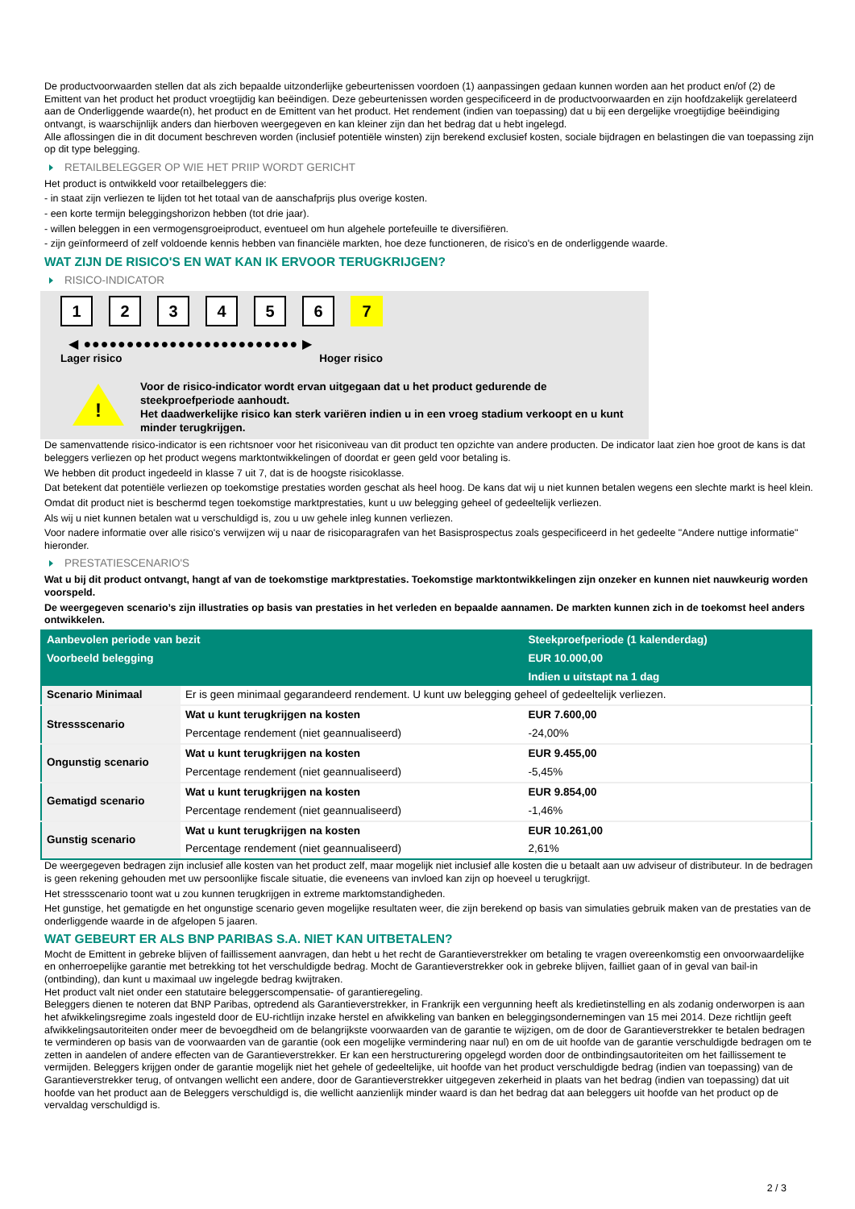De productvoorwaarden stellen dat als zich bepaalde uitzonderlijke gebeurtenissen voordoen (1) aanpassingen gedaan kunnen worden aan het product en/of (2) de Emittent van het product het product vroegtijdig kan beëindigen. Deze gebeurtenissen worden gespecificeerd in de productvoorwaarden en zijn hoofdzakelijk gerelateerd aan de Onderliggende waarde(n), het product en de Emittent van het product. Het rendement (indien van toepassing) dat u bij een dergelijke vroegtijdige beëindiging ontvangt, is waarschijnlijk anders dan hierboven weergegeven en kan kleiner zijn dan het bedrag dat u hebt ingelegd.
Alle aflossingen die in dit document beschreven worden (inclusief potentiële winsten) zijn berekend exclusief kosten, sociale bijdragen en belastingen die van toepassing zijn op dit type belegging.
RETAILBELEGGER OP WIE HET PRIIP WORDT GERICHT
Het product is ontwikkeld voor retailbeleggers die:
- in staat zijn verliezen te lijden tot het totaal van de aanschafprijs plus overige kosten.
- een korte termijn beleggingshorizon hebben (tot drie jaar).
- willen beleggen in een vermogensgroeiproduct, eventueel om hun algehele portefeuille te diversifiëren.
- zijn geïnformeerd of zelf voldoende kennis hebben van financiële markten, hoe deze functioneren, de risico's en de onderliggende waarde.
WAT ZIJN DE RISICO'S EN WAT KAN IK ERVOOR TERUGKRIJGEN?
RISICO-INDICATOR
123456 7
◀ ●●●●●●●●●●●●●●●●●●●●●●●●● ▶
Lager risico Hoger risico
!
Voor de risico-indicator wordt ervan uitgegaan dat u het product gedurende de steekproefperiode aanhoudt.
Het daadwerkelijke risico kan sterk variëren indien u in een vroeg stadium verkoopt en u kunt minder terugkrijgen.
De samenvattende risico-indicator is een richtsnoer voor het risiconiveau van dit product ten opzichte van andere producten. De indicator laat zien hoe groot de kans is dat beleggers verliezen op het product wegens marktontwikkelingen of doordat er geen geld voor betaling is.
We hebben dit product ingedeeld in klasse 7 uit 7, dat is de hoogste risicoklasse.
Dat betekent dat potentiële verliezen op toekomstige prestaties worden geschat als heel hoog. De kans dat wij u niet kunnen betalen wegens een slechte markt is heel klein.
Omdat dit product niet is beschermd tegen toekomstige marktprestaties, kunt u uw belegging geheel of gedeeltelijk verliezen.
Als wij u niet kunnen betalen wat u verschuldigd is, zou u uw gehele inleg kunnen verliezen.
Voor nadere informatie over alle risico's verwijzen wij u naar de risicoparagrafen van het Basisprospectus zoals gespecificeerd in het gedeelte "Andere nuttige informatie" hieronder.
PRESTATIESCENARIO'S
Wat u bij dit product ontvangt, hangt af van de toekomstige marktprestaties. Toekomstige marktontwikkelingen zijn onzeker en kunnen niet nauwkeurig worden voorspeld.
De weergegeven scenario’s zijn illustraties op basis van prestaties in het verleden en bepaalde aannamen. De markten kunnen zich in de toekomst heel anders ontwikkelen.
| Aanbevolen periode van bezit | | Steekproefperiode (1 kalenderdag) |
| --- | --- | --- |
| Voorbeeld belegging | | EUR 10.000,00 |
| | | Indien u uitstapt na 1 dag |
| Scenario Minimaal | Er is geen minimaal gegarandeerd rendement. U kunt uw belegging geheel of gedeeltelijk verliezen. | |
| Stressscenario | Wat u kunt terugkrijgen na kosten | EUR 7.600,00 |
| | Percentage rendement (niet geannualiseerd) | -24,00% |
| Ongunstig scenario | Wat u kunt terugkrijgen na kosten | EUR 9.455,00 |
| | Percentage rendement (niet geannualiseerd) | -5,45% |
| Gematigd scenario | Wat u kunt terugkrijgen na kosten | EUR 9.854,00 |
| | Percentage rendement (niet geannualiseerd) | -1,46% |
| Gunstig scenario | Wat u kunt terugkrijgen na kosten | EUR 10.261,00 |
| | Percentage rendement (niet geannualiseerd) | 2,61% |
De weergegeven bedragen zijn inclusief alle kosten van het product zelf, maar mogelijk niet inclusief alle kosten die u betaalt aan uw adviseur of distributeur. In de bedragen is geen rekening gehouden met uw persoonlijke fiscale situatie, die eveneens van invloed kan zijn op hoeveel u terugkrijgt.
Het stressscenario toont wat u zou kunnen terugkrijgen in extreme marktomstandigheden.
Het gunstige, het gematigde en het ongunstige scenario geven mogelijke resultaten weer, die zijn berekend op basis van simulaties gebruik maken van de prestaties van de onderliggende waarde in de afgelopen 5 jaaren.
WAT GEBEURT ER ALS BNP PARIBAS S.A. NIET KAN UITBETALEN?
Mocht de Emittent in gebreke blijven of faillissement aanvragen, dan hebt u het recht de Garantieverstrekker om betaling te vragen overeenkomstig een onvoorwaardelijke en onherroepelijke garantie met betrekking tot het verschuldigde bedrag. Mocht de Garantieverstrekker ook in gebreke blijven, failliet gaan of in geval van bail-in (ontbinding), dan kunt u maximaal uw ingelegde bedrag kwijtraken.
Het product valt niet onder een statutaire beleggerscompensatie- of garantieregeling.
Beleggers dienen te noteren dat BNP Paribas, optredend als Garantieverstrekker, in Frankrijk een vergunning heeft als kredietinstelling en als zodanig onderworpen is aan het afwikkelingsregime zoals ingesteld door de EU-richtlijn inzake herstel en afwikkeling van banken en beleggingsondernemingen van 15 mei 2014. Deze richtlijn geeft afwikkelingsautoriteiten onder meer de bevoegdheid om de belangrijkste voorwaarden van de garantie te wijzigen, om de door de Garantieverstrekker te betalen bedragen te verminderen op basis van de voorwaarden van de garantie (ook een mogelijke vermindering naar nul) en om de uit hoofde van de garantie verschuldigde bedragen om te zetten in aandelen of andere effecten van de Garantieverstrekker. Er kan een herstructurering opgelegd worden door de ontbindingsautoriteiten om het faillissement te vermijden. Beleggers krijgen onder de garantie mogelijk niet het gehele of gedeeltelijke, uit hoofde van het product verschuldigde bedrag (indien van toepassing) van de Garantieverstrekker terug, of ontvangen wellicht een andere, door de Garantieverstrekker uitgegeven zekerheid in plaats van het bedrag (indien van toepassing) dat uit hoofde van het product aan de Beleggers verschuldigd is, die wellicht aanzienlijk minder waard is dan het bedrag dat aan beleggers uit hoofde van het product op de vervaldag verschuldigd is.
2 / 3